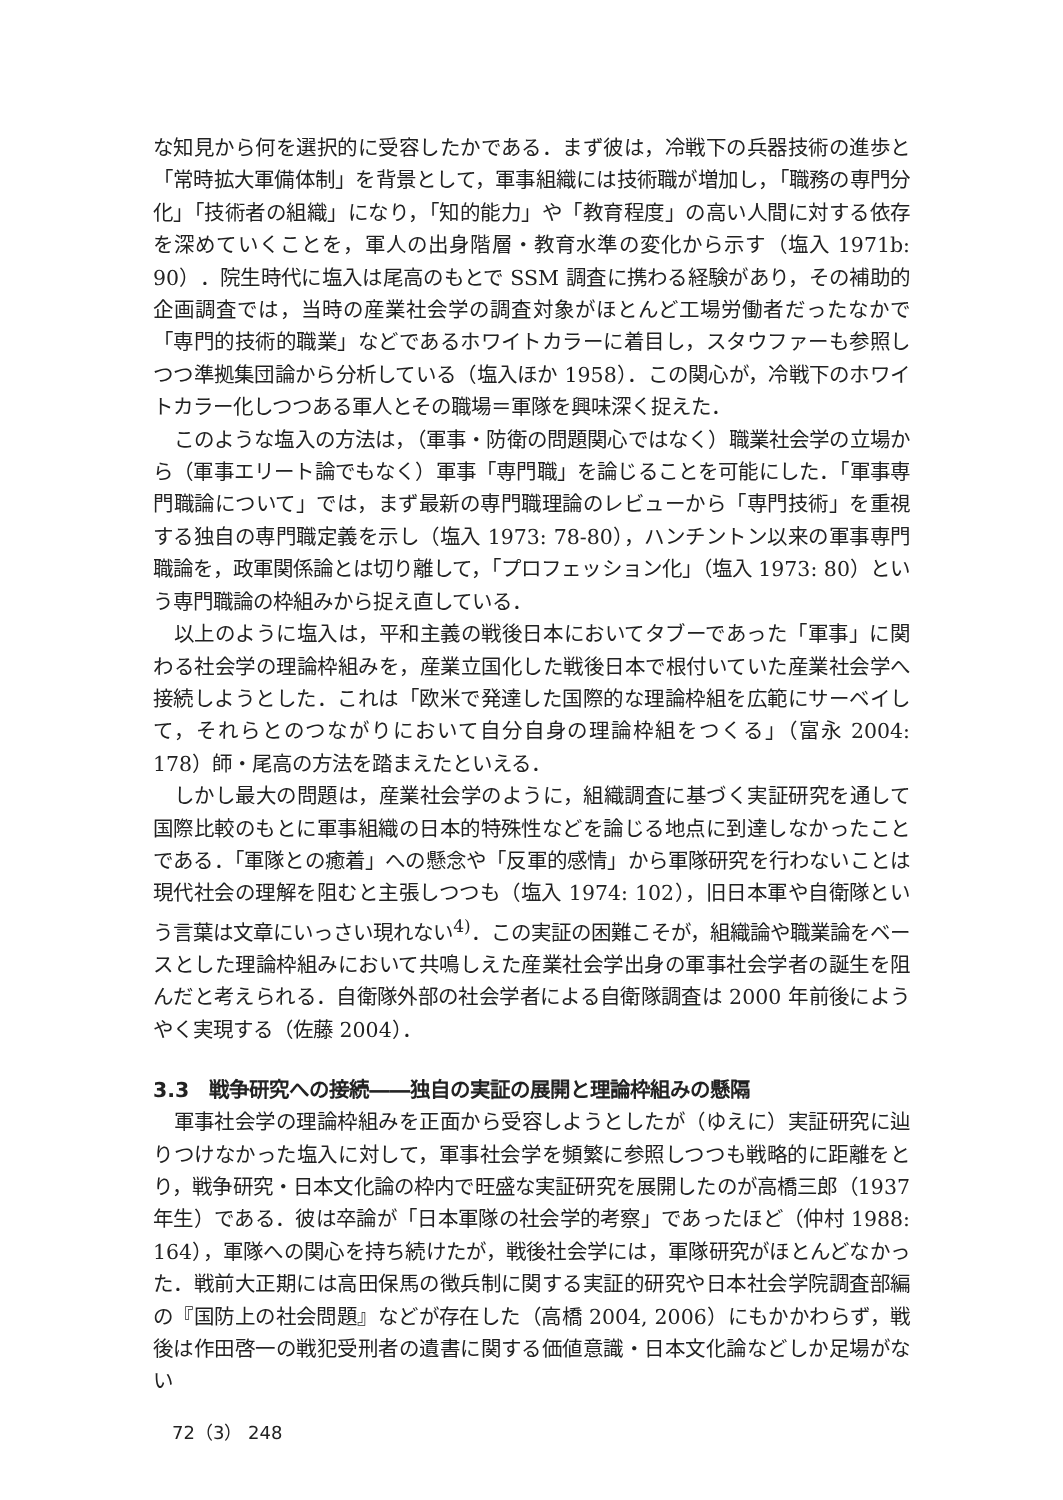な知見から何を選択的に受容したかである．まず彼は，冷戦下の兵器技術の進歩と「常時拡大軍備体制」を背景として，軍事組織には技術職が増加し，「職務の専門分化」「技術者の組織」になり，「知的能力」や「教育程度」の高い人間に対する依存を深めていくことを，軍人の出身階層・教育水準の変化から示す（塩入 1971b: 90）．院生時代に塩入は尾高のもとで SSM 調査に携わる経験があり，その補助的企画調査では，当時の産業社会学の調査対象がほとんど工場労働者だったなかで「専門的技術的職業」などであるホワイトカラーに着目し，スタウファーも参照しつつ準拠集団論から分析している（塩入ほか 1958）．この関心が，冷戦下のホワイトカラー化しつつある軍人とその職場＝軍隊を興味深く捉えた．
このような塩入の方法は，（軍事・防衛の問題関心ではなく）職業社会学の立場から（軍事エリート論でもなく）軍事「専門職」を論じることを可能にした．「軍事専門職論について」では，まず最新の専門職理論のレビューから「専門技術」を重視する独自の専門職定義を示し（塩入 1973: 78-80），ハンチントン以来の軍事専門職論を，政軍関係論とは切り離して，「プロフェッション化」（塩入 1973: 80）という専門職論の枠組みから捉え直している．
以上のように塩入は，平和主義の戦後日本においてタブーであった「軍事」に関わる社会学の理論枠組みを，産業立国化した戦後日本で根付いていた産業社会学へ接続しようとした．これは「欧米で発達した国際的な理論枠組を広範にサーベイして，それらとのつながりにおいて自分自身の理論枠組をつくる」（富永 2004: 178）師・尾高の方法を踏まえたといえる．
しかし最大の問題は，産業社会学のように，組織調査に基づく実証研究を通して国際比較のもとに軍事組織の日本的特殊性などを論じる地点に到達しなかったことである．「軍隊との癒着」への懸念や「反軍的感情」から軍隊研究を行わないことは現代社会の理解を阻むと主張しつつも（塩入 1974: 102），旧日本軍や自衛隊という言葉は文章にいっさい現れない<sup>4)</sup>．この実証の困難こそが，組織論や職業論をベースとした理論枠組みにおいて共鳴しえた産業社会学出身の軍事社会学者の誕生を阻んだと考えられる．自衛隊外部の社会学者による自衛隊調査は 2000 年前後にようやく実現する（佐藤 2004）．
3.3　戦争研究への接続――独自の実証の展開と理論枠組みの懸隔
軍事社会学の理論枠組みを正面から受容しようとしたが（ゆえに）実証研究に辿りつけなかった塩入に対して，軍事社会学を頻繁に参照しつつも戦略的に距離をとり，戦争研究・日本文化論の枠内で旺盛な実証研究を展開したのが高橋三郎（1937 年生）である．彼は卒論が「日本軍隊の社会学的考察」であったほど（仲村 1988: 164），軍隊への関心を持ち続けたが，戦後社会学には，軍隊研究がほとんどなかった．戦前大正期には高田保馬の徴兵制に関する実証的研究や日本社会学院調査部編の『国防上の社会問題』などが存在した（高橋 2004, 2006）にもかかわらず，戦後は作田啓一の戦犯受刑者の遺書に関する価値意識・日本文化論などしか足場がない
72（3） 248